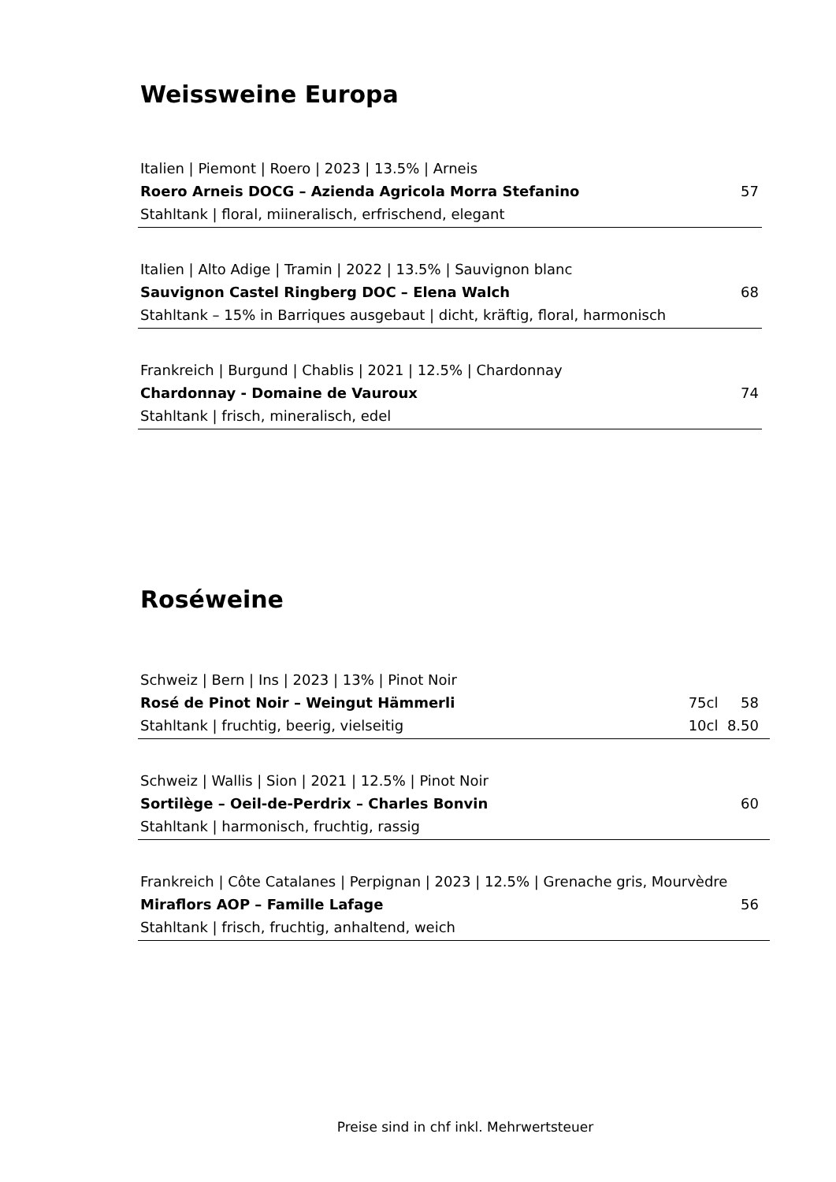Weissweine Europa
Italien | Piemont | Roero | 2023 | 13.5% | Arneis
Roero Arneis DOCG – Azienda Agricola Morra Stefanino 57
Stahltank | floral, miineralisch, erfrischend, elegant
Italien | Alto Adige | Tramin | 2022 | 13.5% | Sauvignon blanc
Sauvignon Castel Ringberg DOC – Elena Walch 68
Stahltank – 15% in Barriques ausgebaut | dicht, kräftig, floral, harmonisch
Frankreich | Burgund | Chablis | 2021 | 12.5% | Chardonnay
Chardonnay - Domaine de Vauroux 74
Stahltank | frisch, mineralisch, edel
Roséweine
Schweiz | Bern | Ins | 2023 | 13% | Pinot Noir
Rosé de Pinot Noir – Weingut Hämmerli 75cl 58
Stahltank | fruchtig, beerig, vielseitig 10cl 8.50
Schweiz | Wallis | Sion | 2021 | 12.5% | Pinot Noir
Sortilège – Oeil-de-Perdrix – Charles Bonvin 60
Stahltank | harmonisch, fruchtig, rassig
Frankreich | Côte Catalanes | Perpignan | 2023 | 12.5% | Grenache gris, Mourvèdre
Miraflors AOP – Famille Lafage 56
Stahltank | frisch, fruchtig, anhaltend, weich
Preise sind in chf inkl. Mehrwertsteuer